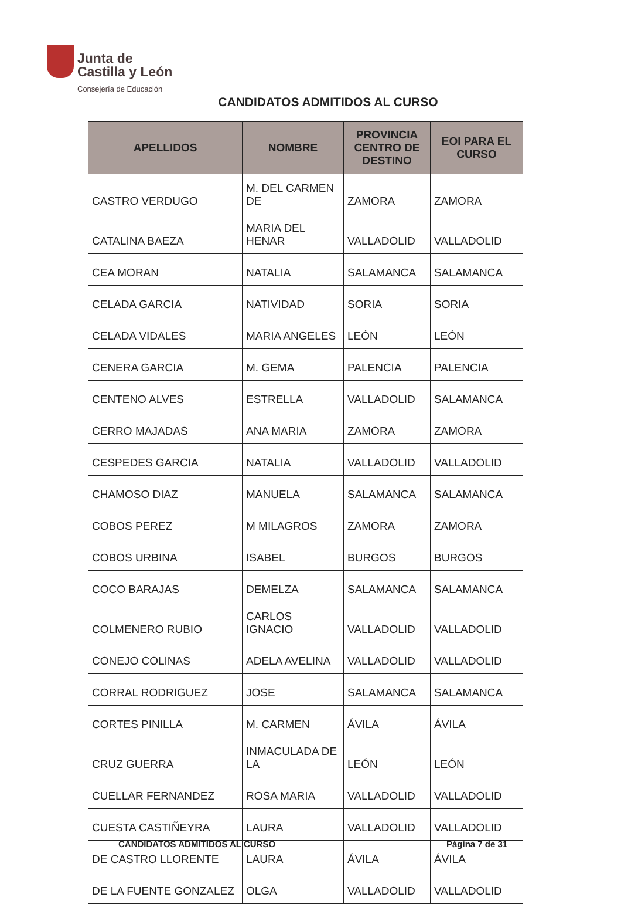Junta de
Castilla y León
Consejería de Educación
CANDIDATOS ADMITIDOS AL CURSO
| APELLIDOS | NOMBRE | PROVINCIA CENTRO DE DESTINO | EOI PARA EL CURSO |
| --- | --- | --- | --- |
| CASTRO VERDUGO | M. DEL CARMEN DE | ZAMORA | ZAMORA |
| CATALINA BAEZA | MARIA DEL HENAR | VALLADOLID | VALLADOLID |
| CEA MORAN | NATALIA | SALAMANCA | SALAMANCA |
| CELADA GARCIA | NATIVIDAD | SORIA | SORIA |
| CELADA VIDALES | MARIA ANGELES | LEÓN | LEÓN |
| CENERA GARCIA | M. GEMA | PALENCIA | PALENCIA |
| CENTENO ALVES | ESTRELLA | VALLADOLID | SALAMANCA |
| CERRO MAJADAS | ANA MARIA | ZAMORA | ZAMORA |
| CESPEDES GARCIA | NATALIA | VALLADOLID | VALLADOLID |
| CHAMOSO DIAZ | MANUELA | SALAMANCA | SALAMANCA |
| COBOS PEREZ | M MILAGROS | ZAMORA | ZAMORA |
| COBOS URBINA | ISABEL | BURGOS | BURGOS |
| COCO BARAJAS | DEMELZA | SALAMANCA | SALAMANCA |
| COLMENERO RUBIO | CARLOS IGNACIO | VALLADOLID | VALLADOLID |
| CONEJO COLINAS | ADELA AVELINA | VALLADOLID | VALLADOLID |
| CORRAL RODRIGUEZ | JOSE | SALAMANCA | SALAMANCA |
| CORTES PINILLA | M. CARMEN | ÁVILA | ÁVILA |
| CRUZ GUERRA | INMACULADA DE LA | LEÓN | LEÓN |
| CUELLAR FERNANDEZ | ROSA MARIA | VALLADOLID | VALLADOLID |
| CUESTA CASTIÑEYRA | LAURA | VALLADOLID | VALLADOLID |
| DE CASTRO LLORENTE | LAURA | ÁVILA | ÁVILA |
| DE LA FUENTE GONZALEZ | OLGA | VALLADOLID | VALLADOLID |
CANDIDATOS ADMITIDOS AL CURSO Página 7 de 31